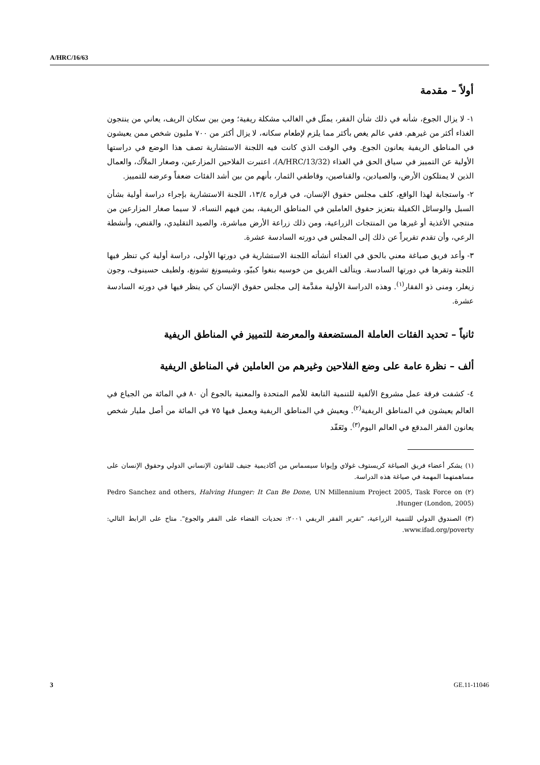A/HRC/16/63
أولاً – مقدمة
١- لا يزال الجوع، شأنه في ذلك شأن الفقر، يمثّل في الغالب مشكلة ريفية؛ ومن بين سكان الريف، يعاني من ينتجون الغذاء أكثر من غيرهم. ففي عالم يغص بأكثر مما يلزم لإطعام سكانه، لا يزال أكثر من ٧٠٠ مليون شخص ممن يعيشون في المناطق الريفية يعانون الجوع. وفي الوقت الذي كانت فيه اللجنة الاستشارية تصف هذا الوضع في دراستها الأولية عن التمييز في سياق الحق في الغذاء (A/HRC/13/32)، اعتبرت الفلاحين المزارعين، وصغار الملاّك، والعمال الذين لا يمتلكون الأرض، والصيادين، والقناصين، وقاطفي الثمار، بأنهم من بين أشد الفئات ضعفاً وعرضه للتمييز.
٢- واستجابة لهذا الواقع، كلف مجلس حقوق الإنسان، في قراره ١٣/٤، اللجنة الاستشارية بإجراء دراسة أولية بشأن السبل والوسائل الكفيلة بتعزيز حقوق العاملين في المناطق الريفية، بمن فيهم النساء، لا سيما صغار المزارعين من منتجي الأغذية أو غيرها من المنتجات الزراعية، ومن ذلك زراعة الأرض مباشرة، والصيد التقليدي، والقنص، وأنشطة الرعي، وأن تقدم تقريراً عن ذلك إلى المجلس في دورته السادسة عشرة.
٣- وأعد فريق صياغة معني بالحق في الغذاء أنشأته اللجنة الاستشارية في دورتها الأولى، دراسة أولية كي تنظر فيها اللجنة وتقرها في دورتها السادسة. ويتألف الفريق من خوسيه بنغوا كبيّو، وشيسونغ تشونغ، ولطيف حسينوف، وجون زيغلر، ومنى ذو الفقار<sup>(١)</sup>. وهذه الدراسة الأولية مقدَّمة إلى مجلس حقوق الإنسان كي ينظر فيها في دورته السادسة عشرة.
ثانياً – تحديد الفئات العاملة المستضعفة والمعرضة للتمييز في المناطق الريفية
ألف – نظرة عامة على وضع الفلاحين وغيرهم من العاملين في المناطق الريفية
٤- كشفت فرقة عمل مشروع الألفية للتنمية التابعة للأمم المتحدة والمعنية بالجوع أن ٨٠ في المائة من الجياع في العالم يعيشون في المناطق الريفية<sup>(٢)</sup>. ويعيش في المناطق الريفية ويعمل فيها ٧٥ في المائة من أصل مليار شخص يعانون الفقر المدقع في العالم اليوم<sup>(٣)</sup>. وتَعَقّد
(١) يشكر أعضاء فريق الصياغة كريستوف غولاي وإيوانا سيسماس من أكاديمية جنيف للقانون الإنساني الدولي وحقوق الإنسان على مساهمتهما المهمة في صياغة هذه الدراسة.
(٢) Pedro Sanchez and others, Halving Hunger: It Can Be Done, UN Millennium Project 2005, Task Force on Hunger (London, 2005).
(٣) الصندوق الدولي للتنمية الزراعية، "تقرير الفقر الريفي ٢٠٠١: تحديات القضاء على الفقر والجوع". متاح على الرابط التالي: www.ifad.org/poverty.
3 GE.11-11046